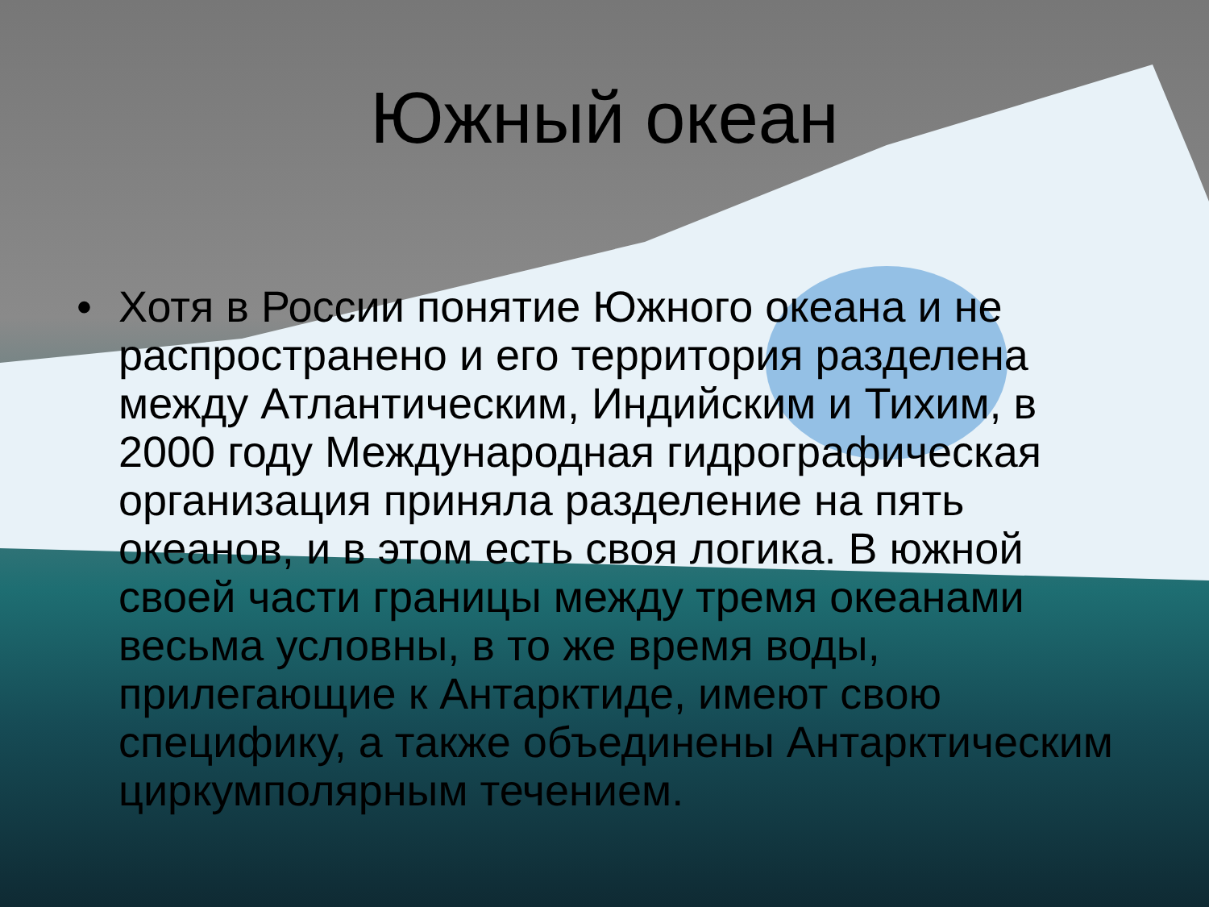Южный океан
• Хотя в России понятие Южного океана и не распространено и его территория разделена между Атлантическим, Индийским и Тихим, в 2000 году Международная гидрографическая организация приняла разделение на пять океанов, и в этом есть своя логика. В южной своей части границы между тремя океанами весьма условны, в то же время воды, прилегающие к Антарктиде, имеют свою специфику, а также объединены Антарктическим циркумполярным течением.